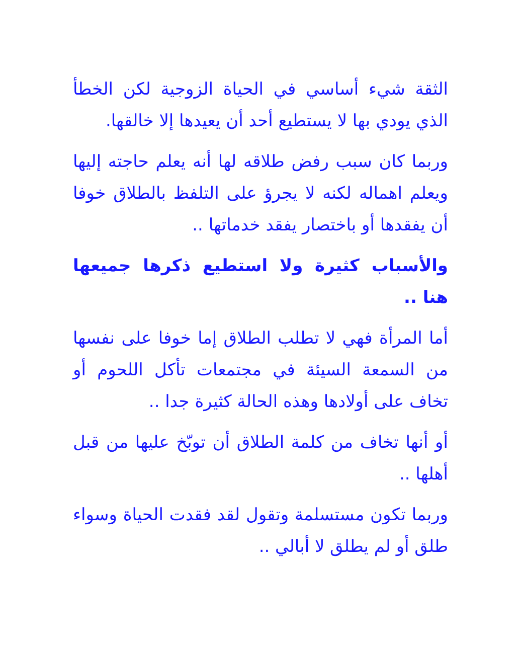الثقة شيء أساسي في الحياة الزوجية لكن الخطأ الذي يودي بها لا يستطيع أحد أن يعيدها إلا خالقها.
وربما كان سبب رفض طلاقه لها أنه يعلم حاجته إليها ويعلم اهماله لكنه لا يجرؤ على التلفظ بالطلاق خوفا أن يفقدها أو باختصار يفقد خدماتها ..
والأسباب كثيرة ولا استطيع ذكرها جميعها هنا ..
أما المرأة فهي لا تطلب الطلاق إما خوفا على نفسها من السمعة السيئة في مجتمعات تأكل اللحوم أو تخاف على أولادها وهذه الحالة كثيرة جدا ..
أو أنها تخاف من كلمة الطلاق أن توبّخ عليها من قبل أهلها ..
وربما تكون مستسلمة وتقول لقد فقدت الحياة وسواء طلق أو لم يطلق لا أبالي ..